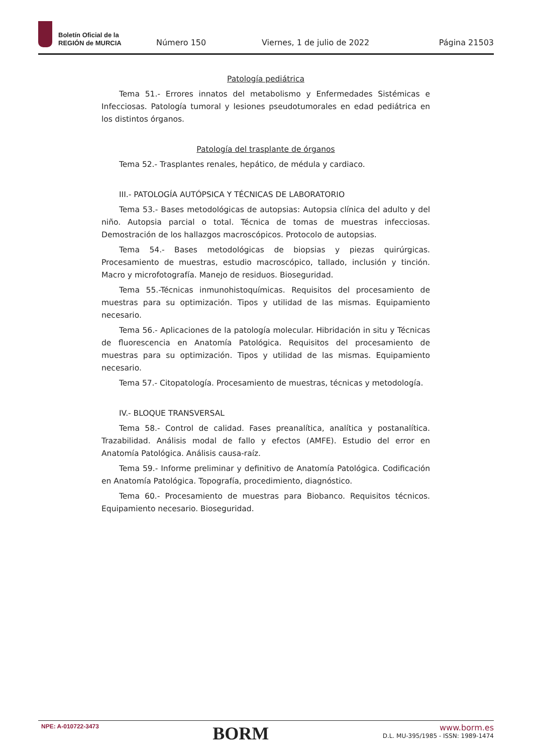Boletín Oficial de la
REGIÓN de MURCIA
Número 150
Viernes, 1 de julio de 2022
Página 21503
Patología pediátrica
Tema 51.- Errores innatos del metabolismo y Enfermedades Sistémicas e Infecciosas. Patología tumoral y lesiones pseudotumorales en edad pediátrica en los distintos órganos.
Patología del trasplante de órganos
Tema 52.- Trasplantes renales, hepático, de médula y cardiaco.
III.- PATOLOGÍA AUTÓPSICA Y TÉCNICAS DE LABORATORIO
Tema 53.- Bases metodológicas de autopsias: Autopsia clínica del adulto y del niño. Autopsia parcial o total. Técnica de tomas de muestras infecciosas. Demostración de los hallazgos macroscópicos. Protocolo de autopsias.
Tema 54.- Bases metodológicas de biopsias y piezas quirúrgicas. Procesamiento de muestras, estudio macroscópico, tallado, inclusión y tinción. Macro y microfotografía. Manejo de residuos. Bioseguridad.
Tema 55.-Técnicas inmunohistoquímicas. Requisitos del procesamiento de muestras para su optimización. Tipos y utilidad de las mismas. Equipamiento necesario.
Tema 56.- Aplicaciones de la patología molecular. Hibridación in situ y Técnicas de fluorescencia en Anatomía Patológica. Requisitos del procesamiento de muestras para su optimización. Tipos y utilidad de las mismas. Equipamiento necesario.
Tema 57.- Citopatología. Procesamiento de muestras, técnicas y metodología.
IV.- BLOQUE TRANSVERSAL
Tema 58.- Control de calidad. Fases preanalítica, analítica y postanalítica. Trazabilidad. Análisis modal de fallo y efectos (AMFE). Estudio del error en Anatomía Patológica. Análisis causa-raíz.
Tema 59.- Informe preliminar y definitivo de Anatomía Patológica. Codificación en Anatomía Patológica. Topografía, procedimiento, diagnóstico.
Tema 60.- Procesamiento de muestras para Biobanco. Requisitos técnicos. Equipamiento necesario. Bioseguridad.
NPE: A-010722-3473
BORM
www.borm.es
D.L. MU-395/1985 - ISSN: 1989-1474